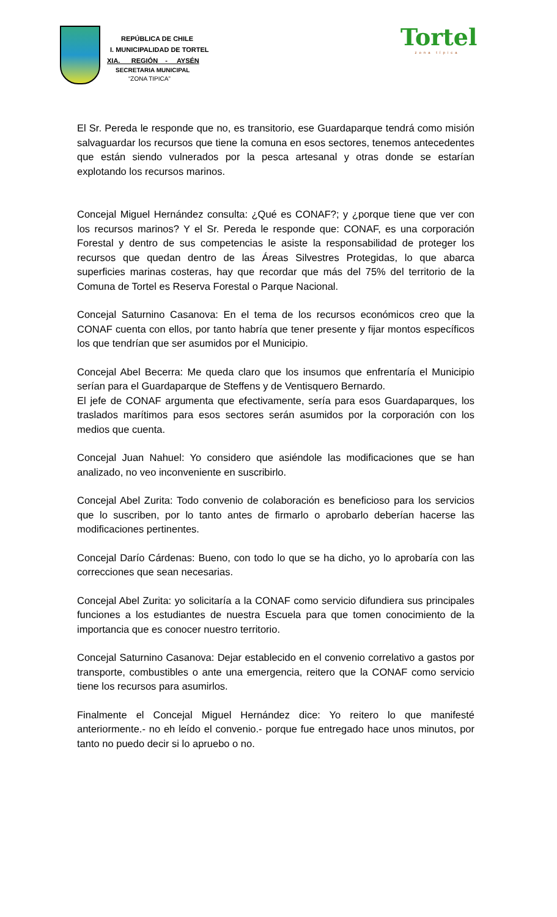REPÚBLICA DE CHILE
I. MUNICIPALIDAD DE TORTEL
XIA. REGIÓN - AYSÉN
SECRETARIA MUNICIPAL
“ZONA TIPICA”
Tortel
zona típica
El Sr. Pereda le responde que no, es transitorio, ese Guardaparque tendrá como misión salvaguardar los recursos que tiene la comuna en esos sectores, tenemos antecedentes que están siendo vulnerados por la pesca artesanal y otras donde se estarían explotando los recursos marinos.
Concejal Miguel Hernández consulta: ¿Qué es CONAF?; y ¿porque tiene que ver con los recursos marinos? Y el Sr. Pereda le responde que: CONAF, es una corporación Forestal y dentro de sus competencias le asiste la responsabilidad de proteger los recursos que quedan dentro de las Áreas Silvestres Protegidas, lo que abarca superficies marinas costeras, hay que recordar que más del 75% del territorio de la Comuna de Tortel es Reserva Forestal o Parque Nacional.
Concejal Saturnino Casanova: En el tema de los recursos económicos creo que la CONAF cuenta con ellos, por tanto habría que tener presente y fijar montos específicos los que tendrían que ser asumidos por el Municipio.
Concejal Abel Becerra: Me queda claro que los insumos que enfrentaría el Municipio serían para el Guardaparque de Steffens y de Ventisquero Bernardo.
El jefe de CONAF argumenta que efectivamente, sería para esos Guardaparques, los traslados marítimos para esos sectores serán asumidos por la corporación con los medios que cuenta.
Concejal Juan Nahuel: Yo considero que asiéndole las modificaciones que se han analizado, no veo inconveniente en suscribirlo.
Concejal Abel Zurita: Todo convenio de colaboración es beneficioso para los servicios que lo suscriben, por lo tanto antes de firmarlo o aprobarlo deberían hacerse las modificaciones pertinentes.
Concejal Darío Cárdenas: Bueno, con todo lo que se ha dicho, yo lo aprobaría con las correcciones que sean necesarias.
Concejal Abel Zurita: yo solicitaría a la CONAF como servicio difundiera sus principales funciones a los estudiantes de nuestra Escuela para que tomen conocimiento de la importancia que es conocer nuestro territorio.
Concejal Saturnino Casanova: Dejar establecido en el convenio correlativo a gastos por transporte, combustibles o ante una emergencia, reitero que la CONAF como servicio tiene los recursos para asumirlos.
Finalmente el Concejal Miguel Hernández dice: Yo reitero lo que manifesté anteriormente.- no eh leído el convenio.- porque fue entregado hace unos minutos, por tanto no puedo decir si lo apruebo o no.